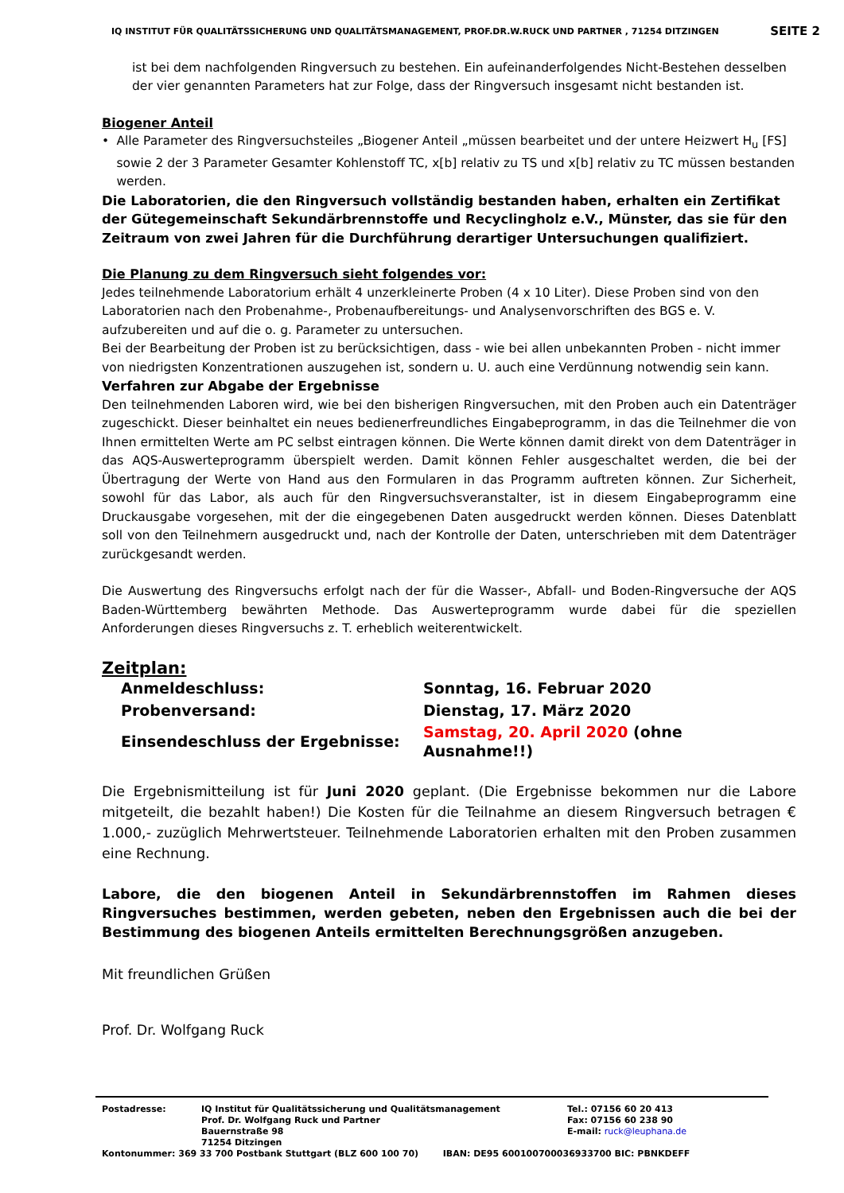IQ INSTITUT FÜR QUALITÄTSSICHERUNG UND QUALITÄTSMANAGEMENT, PROF.DR.W.RUCK UND PARTNER , 71254 DITZINGEN SEITE 2
ist bei dem nachfolgenden Ringversuch zu bestehen. Ein aufeinanderfolgendes Nicht-Bestehen desselben der vier genannten Parameters hat zur Folge, dass der Ringversuch insgesamt nicht bestanden ist.
Biogener Anteil
• Alle Parameter des Ringversuchsteiles „Biogener Anteil „müssen bearbeitet und der untere Heizwert H<sub>u</sub> [FS] sowie 2 der 3 Parameter Gesamter Kohlenstoff TC, x[b] relativ zu TS und x[b] relativ zu TC müssen bestanden werden.
Die Laboratorien, die den Ringversuch vollständig bestanden haben, erhalten ein Zertifikat der Gütegemeinschaft Sekundärbrennstoffe und Recyclingholz e.V., Münster, das sie für den Zeitraum von zwei Jahren für die Durchführung derartiger Untersuchungen qualifiziert.
Die Planung zu dem Ringversuch sieht folgendes vor:
Jedes teilnehmende Laboratorium erhält 4 unzerkleinerte Proben (4 x 10 Liter). Diese Proben sind von den Laboratorien nach den Probenahme-, Probenaufbereitungs- und Analysenvorschriften des BGS e. V. aufzubereiten und auf die o. g. Parameter zu untersuchen.
Bei der Bearbeitung der Proben ist zu berücksichtigen, dass - wie bei allen unbekannten Proben - nicht immer von niedrigsten Konzentrationen auszugehen ist, sondern u. U. auch eine Verdünnung notwendig sein kann.
Verfahren zur Abgabe der Ergebnisse
Den teilnehmenden Laboren wird, wie bei den bisherigen Ringversuchen, mit den Proben auch ein Datenträger zugeschickt. Dieser beinhaltet ein neues bedienerfreundliches Eingabeprogramm, in das die Teilnehmer die von Ihnen ermittelten Werte am PC selbst eintragen können. Die Werte können damit direkt von dem Datenträger in das AQS-Auswerteprogramm überspielt werden. Damit können Fehler ausgeschaltet werden, die bei der Übertragung der Werte von Hand aus den Formularen in das Programm auftreten können. Zur Sicherheit, sowohl für das Labor, als auch für den Ringversuchsveranstalter, ist in diesem Eingabeprogramm eine Druckausgabe vorgesehen, mit der die eingegebenen Daten ausgedruckt werden können. Dieses Datenblatt soll von den Teilnehmern ausgedruckt und, nach der Kontrolle der Daten, unterschrieben mit dem Datenträger zurückgesandt werden.
Die Auswertung des Ringversuchs erfolgt nach der für die Wasser-, Abfall- und Boden-Ringversuche der AQS Baden-Württemberg bewährten Methode. Das Auswerteprogramm wurde dabei für die speziellen Anforderungen dieses Ringversuchs z. T. erheblich weiterentwickelt.
Zeitplan:
| Anmeldeschluss: | Sonntag, 16. Februar 2020 |
| Probenversand: | Dienstag, 17. März 2020 |
| Einsendeschluss der Ergebnisse: | Samstag, 20. April 2020 (ohne Ausnahme!!) |
Die Ergebnismitteilung ist für Juni 2020 geplant. (Die Ergebnisse bekommen nur die Labore mitgeteilt, die bezahlt haben!) Die Kosten für die Teilnahme an diesem Ringversuch betragen € 1.000,- zuzüglich Mehrwertsteuer. Teilnehmende Laboratorien erhalten mit den Proben zusammen eine Rechnung.
Labore, die den biogenen Anteil in Sekundärbrennstoffen im Rahmen dieses Ringversuches bestimmen, werden gebeten, neben den Ergebnissen auch die bei der Bestimmung des biogenen Anteils ermittelten Berechnungsgrößen anzugeben.
Mit freundlichen Grüßen
Prof. Dr. Wolfgang Ruck
Postadresse: IQ Institut für Qualitätssicherung und Qualitätsmanagement
Prof. Dr. Wolfgang Ruck und Partner
Bauernstraße 98
71254 Ditzingen Tel.: 07156 60 20 413
Fax: 07156 60 238 90
E-mail: ruck@leuphana.de
Kontonummer: 369 33 700 Postbank Stuttgart (BLZ 600 100 70) IBAN: DE95 600100700036933700 BIC: PBNKDEFF